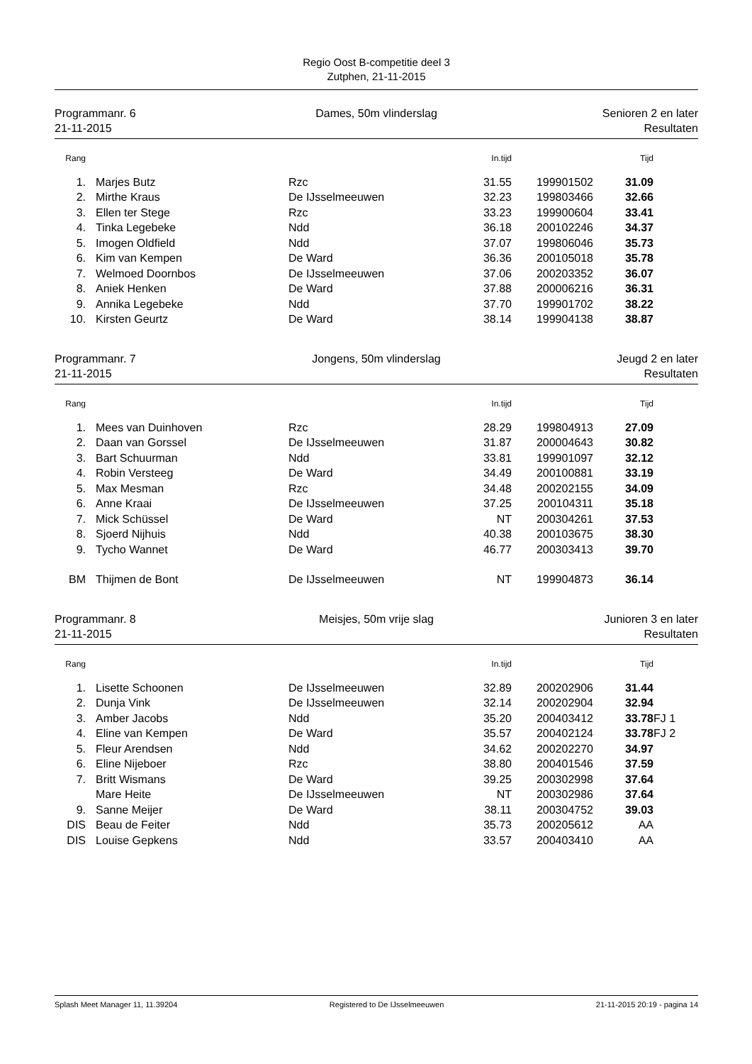Regio Oost B-competitie deel 3
Zutphen, 21-11-2015
Programmanr. 6
21-11-2015
Dames, 50m vlinderslag Senioren 2 en later
Resultaten
| Rang | | | | In.tijd | | Tijd | |
| --- | --- | --- | --- | --- | --- | --- | --- |
| 1. | | Marjes Butz | | Rzc 31.55 | 199901502 | 31.09 | |
| 2. | | Mirthe Kraus | | De IJsselmeeuwen 32.23 | 199803466 | 32.66 | |
| 3. | | Ellen ter Stege | | Rzc 33.23 | 199900604 | 33.41 | |
| 4. | | Tinka Legebeke | | Ndd 36.18 | 200102246 | 34.37 | |
| 5. | | Imogen Oldfield | | Ndd 37.07 | 199806046 | 35.73 | |
| 6. | | Kim van Kempen | | De Ward 36.36 | 200105018 | 35.78 | |
| 7. | | Welmoed Doornbos | | De IJsselmeeuwen 37.06 | 200203352 | 36.07 | |
| 8. | | Aniek Henken | | De Ward 37.88 | 200006216 | 36.31 | |
| 9. | | Annika Legebeke | | Ndd 37.70 | 199901702 | 38.22 | |
| 10. | | Kirsten Geurtz | | De Ward 38.14 | 199904138 | 38.87 | |
Programmanr. 7
21-11-2015
Jongens, 50m vlinderslag Jeugd 2 en later
Resultaten
| Rang | | | | In.tijd | | Tijd | |
| --- | --- | --- | --- | --- | --- | --- | --- |
| 1. | | Mees van Duinhoven | | Rzc 28.29 | 199804913 | 27.09 | |
| 2. | | Daan van Gorssel | | De IJsselmeeuwen 31.87 | 200004643 | 30.82 | |
| 3. | | Bart Schuurman | | Ndd 33.81 | 199901097 | 32.12 | |
| 4. | | Robin Versteeg | | De Ward 34.49 | 200100881 | 33.19 | |
| 5. | | Max Mesman | | Rzc 34.48 | 200202155 | 34.09 | |
| 6. | | Anne Kraai | | De IJsselmeeuwen 37.25 | 200104311 | 35.18 | |
| 7. | | Mick Schüssel | | De Ward NT | 200304261 | 37.53 | |
| 8. | | Sjoerd Nijhuis | | Ndd 40.38 | 200103675 | 38.30 | |
| 9. | | Tycho Wannet | | De Ward 46.77 | 200303413 | 39.70 | |
| BM | | Thijmen de Bont | | De IJsselmeeuwen NT | 199904873 | 36.14 | |
Programmanr. 8
21-11-2015
Meisjes, 50m vrije slag Junioren 3 en later
Resultaten
| Rang | | | | In.tijd | | Tijd | |
| --- | --- | --- | --- | --- | --- | --- | --- |
| 1. | | Lisette Schoonen | | De IJsselmeeuwen 32.89 | 200202906 | 31.44 | |
| 2. | | Dunja Vink | | De IJsselmeeuwen 32.14 | 200202904 | 32.94 | |
| 3. | | Amber Jacobs | | Ndd 35.20 | 200403412 | 33.78 | FJ 1 |
| 4. | | Eline van Kempen | | De Ward 35.57 | 200402124 | 33.78 | FJ 2 |
| 5. | | Fleur Arendsen | | Ndd 34.62 | 200202270 | 34.97 | |
| 6. | | Eline Nijeboer | | Rzc 38.80 | 200401546 | 37.59 | |
| 7. | | Britt Wismans | | De Ward 39.25 | 200302998 | 37.64 | |
| | | Mare Heite | | De IJsselmeeuwen NT | 200302986 | 37.64 | |
| 9. | | Sanne Meijer | | De Ward 38.11 | 200304752 | 39.03 | |
| DIS | | Beau de Feiter | | Ndd 35.73 | 200205612 | AA | |
| DIS | | Louise Gepkens | | Ndd 33.57 | 200403410 | AA | |
Splash Meet Manager 11, 11.39204 Registered to De IJsselmeeuwen 21-11-2015 20:19 - pagina 14